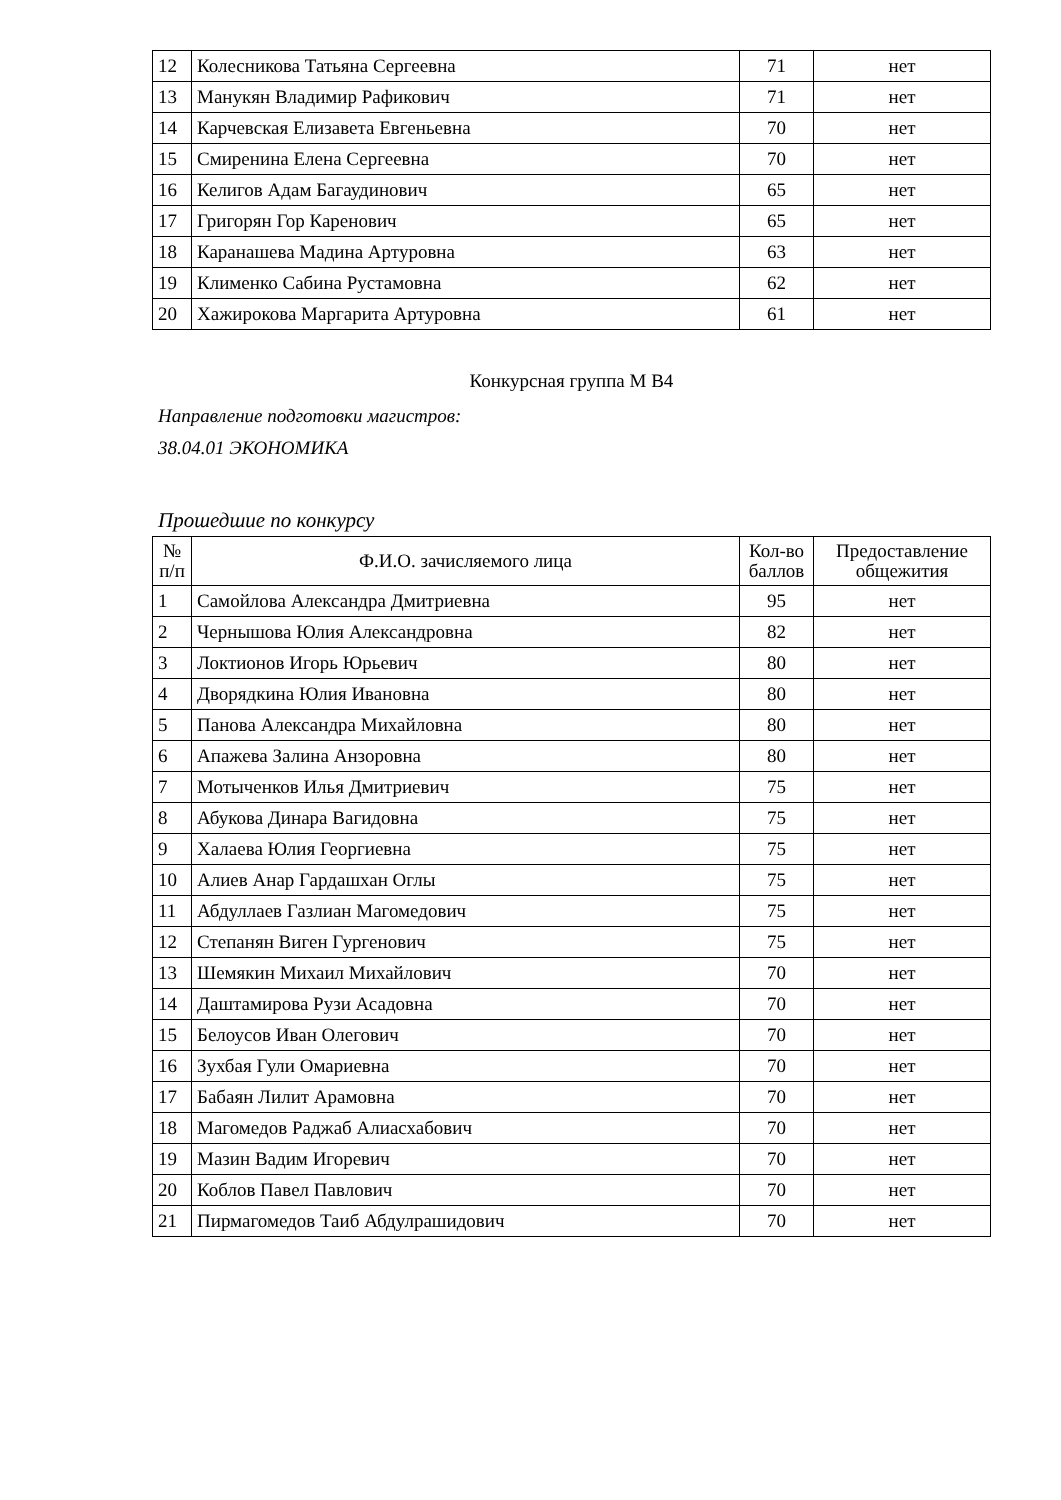| 12 | Колесникова Татьяна Сергеевна | 71 | нет |
| 13 | Манукян Владимир Рафикович | 71 | нет |
| 14 | Карчевская Елизавета Евгеньевна | 70 | нет |
| 15 | Смиренина Елена Сергеевна | 70 | нет |
| 16 | Келигов Адам Багаудинович | 65 | нет |
| 17 | Григорян Гор Каренович | 65 | нет |
| 18 | Каранашева Мадина Артуровна | 63 | нет |
| 19 | Клименко Сабина Рустамовна | 62 | нет |
| 20 | Хажирокова Маргарита Артуровна | 61 | нет |
Конкурсная группа М В4
Направление подготовки магистров:
38.04.01 ЭКОНОМИКА
Прошедшие по конкурсу
| № п/п | Ф.И.О. зачисляемого лица | Кол-во баллов | Предоставление общежития |
| --- | --- | --- | --- |
| 1 | Самойлова Александра Дмитриевна | 95 | нет |
| 2 | Чернышова Юлия Александровна | 82 | нет |
| 3 | Локтионов Игорь Юрьевич | 80 | нет |
| 4 | Дворядкина Юлия Ивановна | 80 | нет |
| 5 | Панова Александра Михайловна | 80 | нет |
| 6 | Апажева Залина Анзоровна | 80 | нет |
| 7 | Мотыченков Илья Дмитриевич | 75 | нет |
| 8 | Абукова Динара Вагидовна | 75 | нет |
| 9 | Халаева Юлия Георгиевна | 75 | нет |
| 10 | Алиев Анар Гардашхан Оглы | 75 | нет |
| 11 | Абдуллаев Газлиан Магомедович | 75 | нет |
| 12 | Степанян Виген Гургенович | 75 | нет |
| 13 | Шемякин Михаил Михайлович | 70 | нет |
| 14 | Даштамирова Рузи Асадовна | 70 | нет |
| 15 | Белоусов Иван Олегович | 70 | нет |
| 16 | Зухбая Гули Омариевна | 70 | нет |
| 17 | Бабаян Лилит Арамовна | 70 | нет |
| 18 | Магомедов Раджаб Алиасхабович | 70 | нет |
| 19 | Мазин Вадим Игоревич | 70 | нет |
| 20 | Коблов Павел Павлович | 70 | нет |
| 21 | Пирмагомедов Таиб Абдулрашидович | 70 | нет |